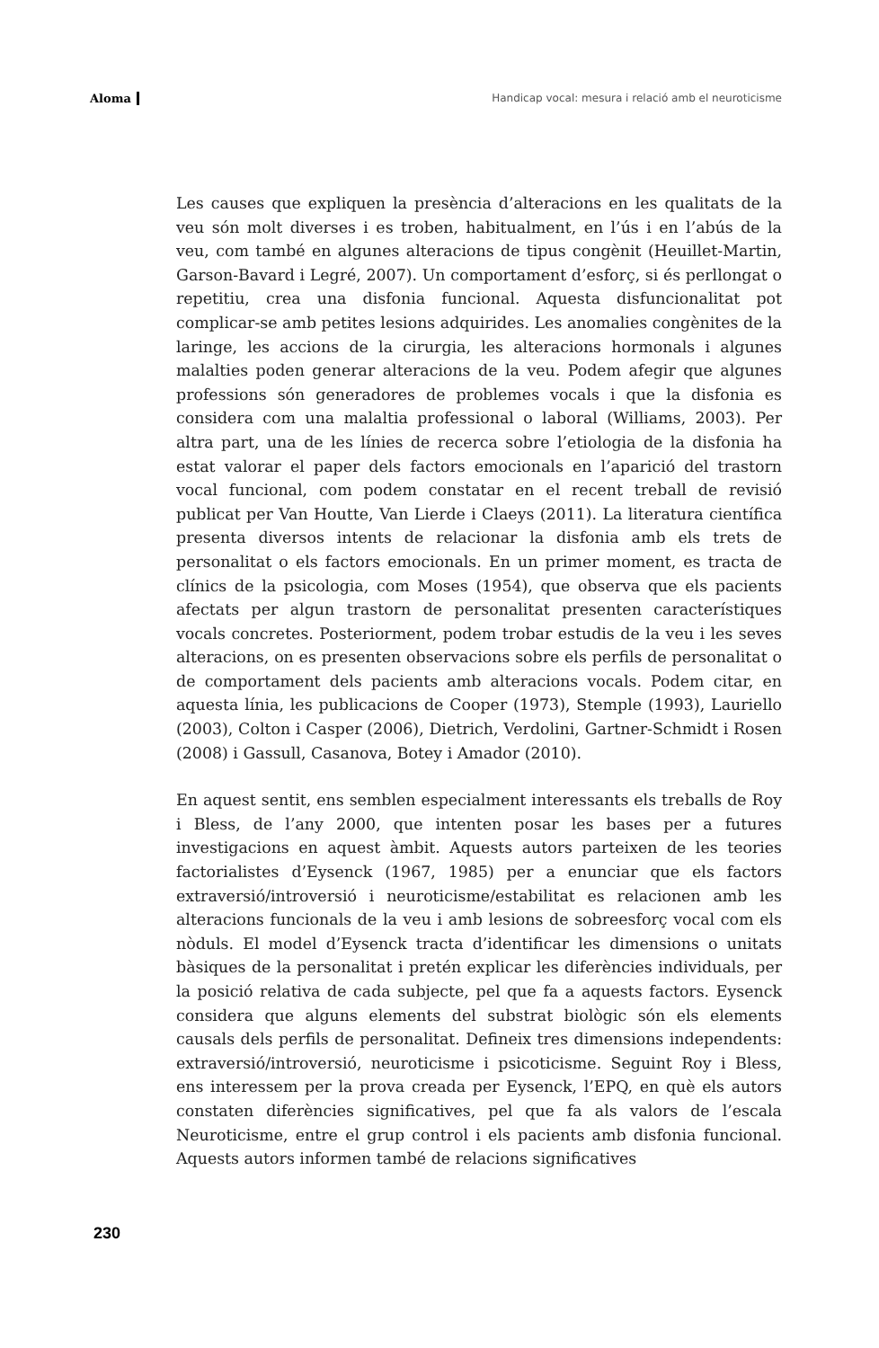Aloma Handicap vocal: mesura i relació amb el neuroticisme
Les causes que expliquen la presència d’alteracions en les qualitats de la veu són molt diverses i es troben, habitualment, en l’ús i en l’abús de la veu, com també en algunes alteracions de tipus congènit (Heuillet-Martin, Garson-Bavard i Legré, 2007). Un comportament d’esforç, si és perllongat o repetitiu, crea una disfonia funcional. Aquesta disfuncionalitat pot complicar-se amb petites lesions adquirides. Les anomalies congènites de la laringe, les accions de la cirurgia, les alteracions hormonals i algunes malalties poden generar alteracions de la veu. Podem afegir que algunes professions són generadores de problemes vocals i que la disfonia es considera com una malaltia professional o laboral (Williams, 2003). Per altra part, una de les línies de recerca sobre l’etiologia de la disfonia ha estat valorar el paper dels factors emocionals en l’aparició del trastorn vocal funcional, com podem constatar en el recent treball de revisió publicat per Van Houtte, Van Lierde i Claeys (2011). La literatura científica presenta diversos intents de relacionar la disfonia amb els trets de personalitat o els factors emocionals. En un primer moment, es tracta de clínics de la psicologia, com Moses (1954), que observa que els pacients afectats per algun trastorn de personalitat presenten característiques vocals concretes. Posteriorment, podem trobar estudis de la veu i les seves alteracions, on es presenten observacions sobre els perfils de personalitat o de comportament dels pacients amb alteracions vocals. Podem citar, en aquesta línia, les publicacions de Cooper (1973), Stemple (1993), Lauriello (2003), Colton i Casper (2006), Dietrich, Verdolini, Gartner-Schmidt i Rosen (2008) i Gassull, Casanova, Botey i Amador (2010).
En aquest sentit, ens semblen especialment interessants els treballs de Roy i Bless, de l’any 2000, que intenten posar les bases per a futures investigacions en aquest àmbit. Aquests autors parteixen de les teories factorialistes d’Eysenck (1967, 1985) per a enunciar que els factors extraversió/introversió i neuroticisme/estabilitat es relacionen amb les alteracions funcionals de la veu i amb lesions de sobreesforç vocal com els nòduls. El model d’Eysenck tracta d’identificar les dimensions o unitats bàsiques de la personalitat i pretén explicar les diferències individuals, per la posició relativa de cada subjecte, pel que fa a aquests factors. Eysenck considera que alguns elements del substrat biològic són els elements causals dels perfils de personalitat. Defineix tres dimensions independents: extraversió/introversió, neuroticisme i psicoticisme. Seguint Roy i Bless, ens interessem per la prova creada per Eysenck, l’EPQ, en què els autors constaten diferències significatives, pel que fa als valors de l’escala Neuroticisme, entre el grup control i els pacients amb disfonia funcional. Aquests autors informen també de relacions significatives
230